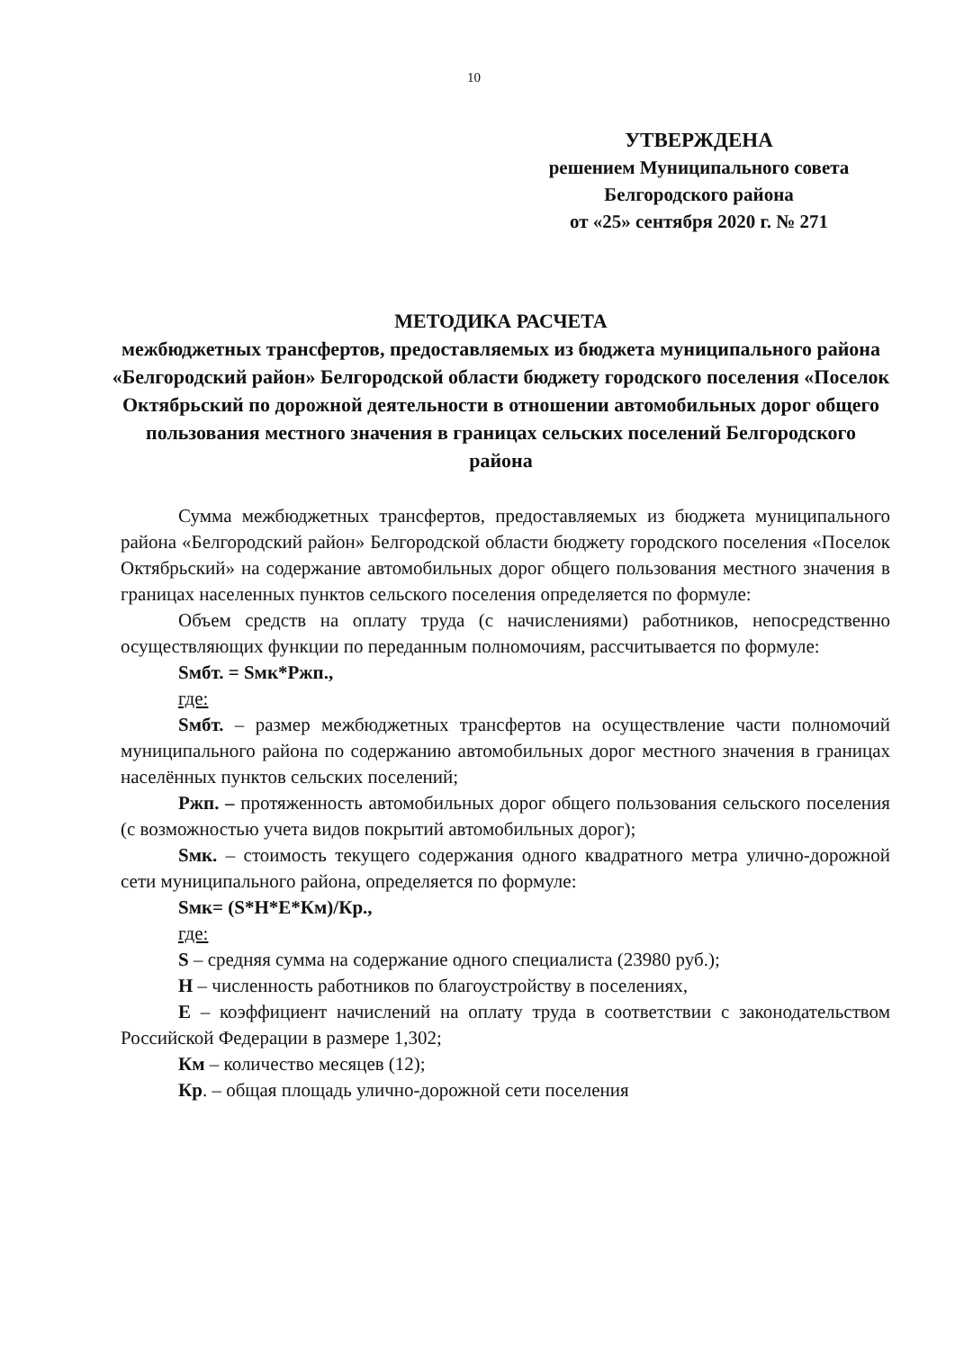10
УТВЕРЖДЕНА
решением Муниципального совета
Белгородского района
от «25» сентября 2020 г. № 271
МЕТОДИКА РАСЧЕТА
межбюджетных трансфертов, предоставляемых из бюджета муниципального района «Белгородский район» Белгородской области бюджету городского поселения «Поселок Октябрьский по дорожной деятельности в отношении автомобильных дорог общего пользования местного значения в границах сельских поселений Белгородского района
Сумма межбюджетных трансфертов, предоставляемых из бюджета муниципального района «Белгородский район» Белгородской области бюджету городского поселения «Поселок Октябрьский» на содержание автомобильных дорог общего пользования местного значения в границах населенных пунктов сельского поселения определяется по формуле:
Объем средств на оплату труда (с начислениями) работников, непосредственно осуществляющих функции по переданным полномочиям, рассчитывается по формуле:
Sмбт. = Sмк*Pжп.,
где:
Sмбт. – размер межбюджетных трансфертов на осуществление части полномочий муниципального района по содержанию автомобильных дорог местного значения в границах населённых пунктов сельских поселений;
Pжп. – протяженность автомобильных дорог общего пользования сельского поселения (с возможностью учета видов покрытий автомобильных дорог);
Sмк. – стоимость текущего содержания одного квадратного метра улично-дорожной сети муниципального района, определяется по формуле:
Sмк= (S*H*E*Км)/Кр.,
где:
S – средняя сумма на содержание одного специалиста (23980 руб.);
H – численность работников по благоустройству в поселениях,
E – коэффициент начислений на оплату труда в соответствии с законодательством Российской Федерации в размере 1,302;
Км – количество месяцев (12);
Кр. – общая площадь улично-дорожной сети поселения